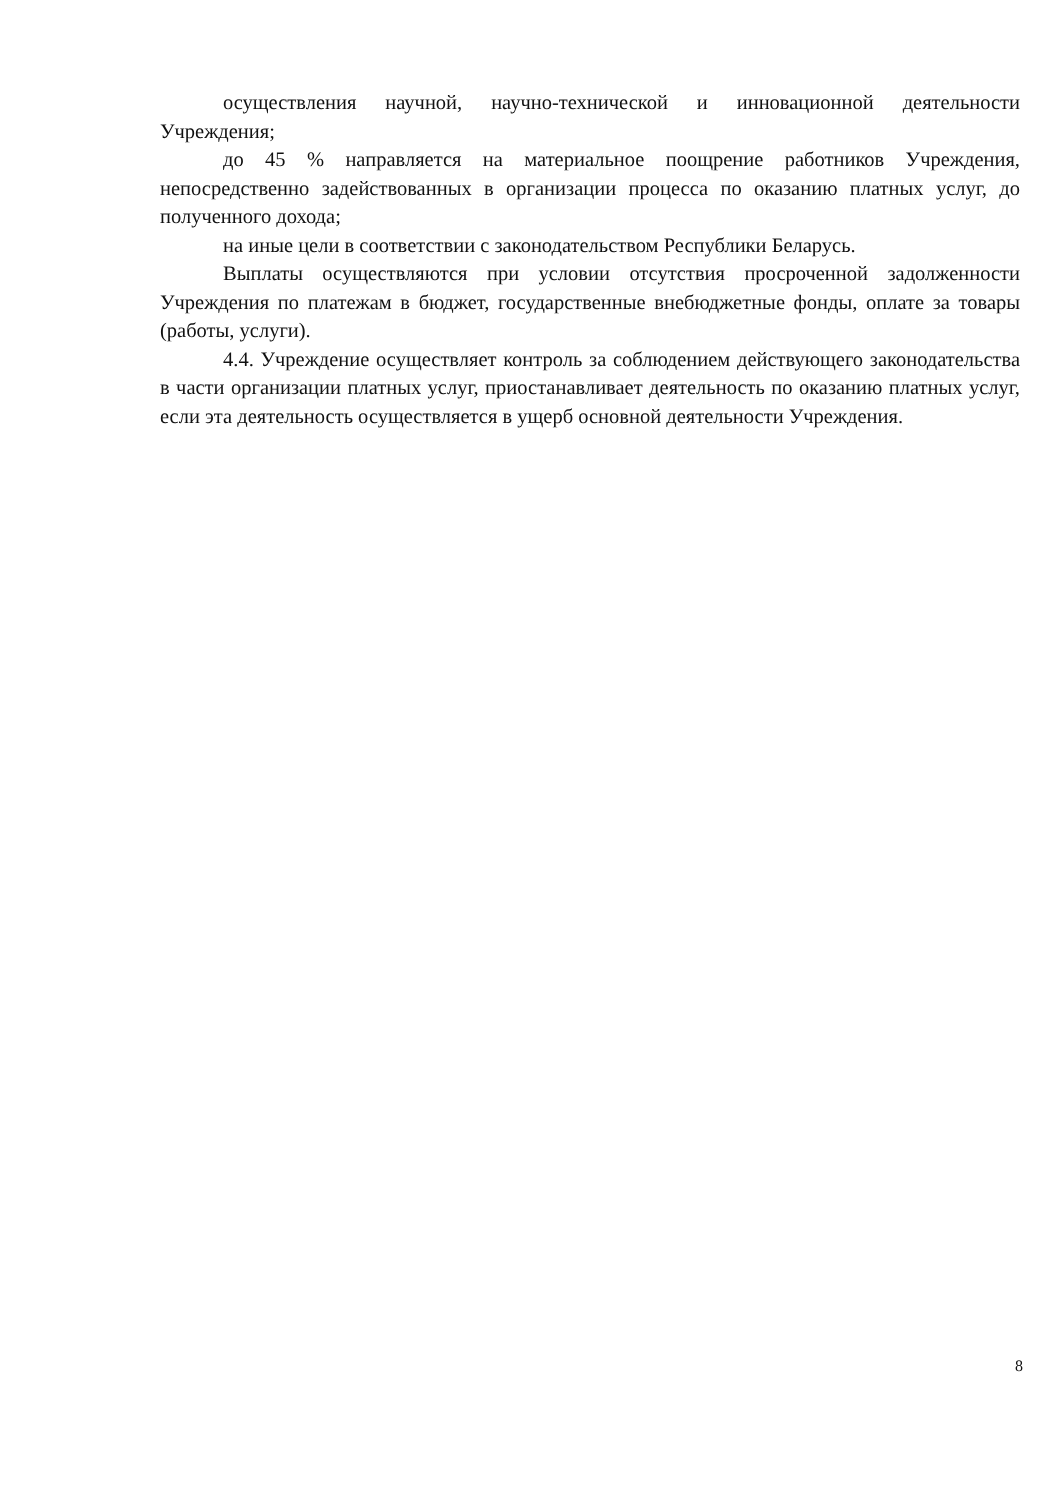осуществления научной, научно-технической и инновационной деятельности Учреждения;
до 45 % направляется на материальное поощрение работников Учреждения, непосредственно задействованных в организации процесса по оказанию платных услуг, до полученного дохода;
на иные цели в соответствии с законодательством Республики Беларусь.
Выплаты осуществляются при условии отсутствия просроченной задолженности Учреждения по платежам в бюджет, государственные внебюджетные фонды, оплате за товары (работы, услуги).
4.4. Учреждение осуществляет контроль за соблюдением действующего законодательства в части организации платных услуг, приостанавливает деятельность по оказанию платных услуг, если эта деятельность осуществляется в ущерб основной деятельности Учреждения.
8